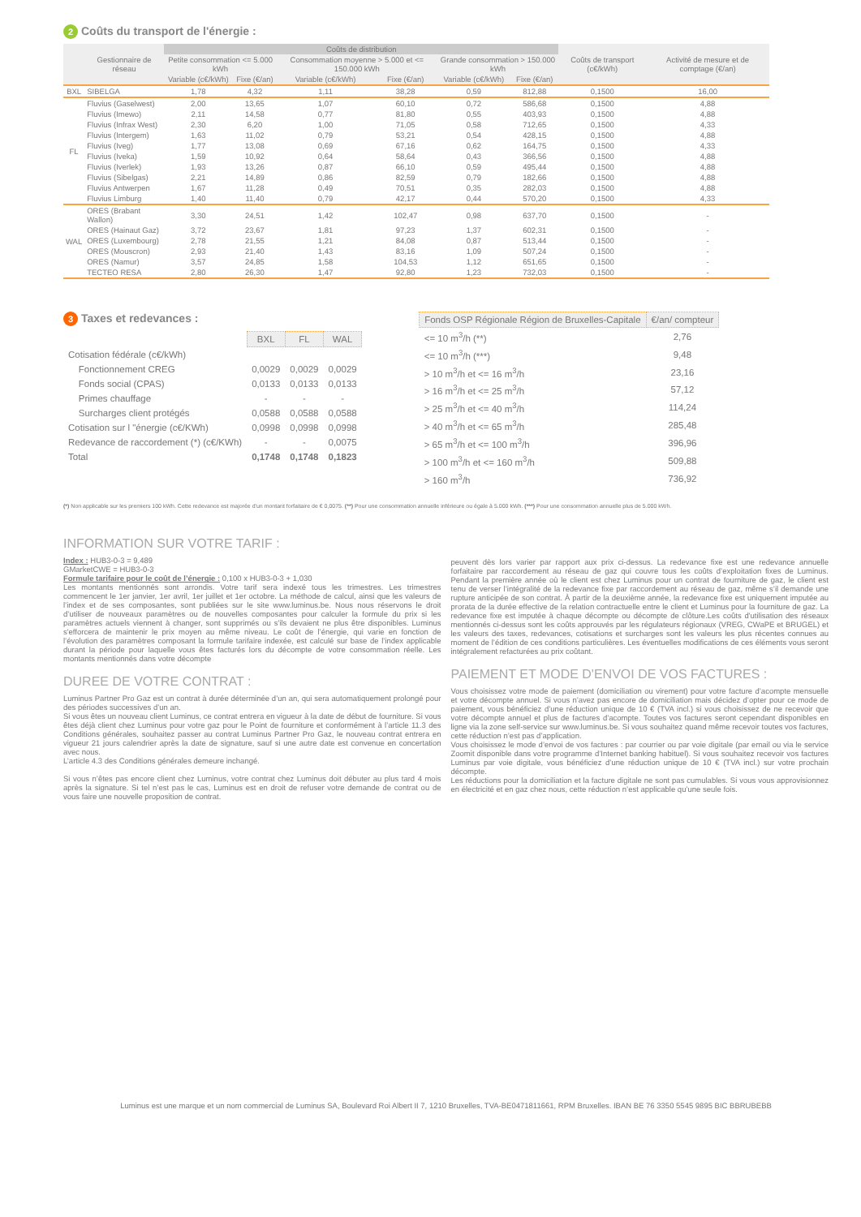2 Coûts du transport de l'énergie :
| | Gestionnaire de réseau | Coûts de distribution | | | | | | Coûts de transport (c€/kWh) | Activité de mesure et de comptage (€/an) |
| --- | --- | --- | --- | --- | --- | --- | --- | --- | --- |
| | | Petite consommation <= 5.000 kWh | | Consommation moyenne > 5.000 et <= 150.000 kWh | | Grande consommation > 150.000 kWh | | | |
| | | Variable (c€/kWh) | Fixe (€/an) | Variable (c€/kWh) | Fixe (€/an) | Variable (c€/kWh) | Fixe (€/an) | | |
| BXL | SIBELGA | 1,78 | 4,32 | 1,11 | 38,28 | 0,59 | 812,88 | 0,1500 | 16,00 |
| FL | Fluvius (Gaselwest) | 2,00 | 13,65 | 1,07 | 60,10 | 0,72 | 586,68 | 0,1500 | 4,88 |
| | Fluvius (Imewo) | 2,11 | 14,58 | 0,77 | 81,80 | 0,55 | 403,93 | 0,1500 | 4,88 |
| | Fluvius (Infrax West) | 2,30 | 6,20 | 1,00 | 71,05 | 0,58 | 712,65 | 0,1500 | 4,33 |
| | Fluvius (Intergem) | 1,63 | 11,02 | 0,79 | 53,21 | 0,54 | 428,15 | 0,1500 | 4,88 |
| | Fluvius (Iveg) | 1,77 | 13,08 | 0,69 | 67,16 | 0,62 | 164,75 | 0,1500 | 4,33 |
| | Fluvius (Iveka) | 1,59 | 10,92 | 0,64 | 58,64 | 0,43 | 366,56 | 0,1500 | 4,88 |
| | Fluvius (Iverlek) | 1,93 | 13,26 | 0,87 | 66,10 | 0,59 | 495,44 | 0,1500 | 4,88 |
| | Fluvius (Sibelgas) | 2,21 | 14,89 | 0,86 | 82,59 | 0,79 | 182,66 | 0,1500 | 4,88 |
| | Fluvius Antwerpen | 1,67 | 11,28 | 0,49 | 70,51 | 0,35 | 282,03 | 0,1500 | 4,88 |
| | Fluvius Limburg | 1,40 | 11,40 | 0,79 | 42,17 | 0,44 | 570,20 | 0,1500 | 4,33 |
| WAL | ORES (Brabant Wallon) | 3,30 | 24,51 | 1,42 | 102,47 | 0,98 | 637,70 | 0,1500 | - |
| | ORES (Hainaut Gaz) | 3,72 | 23,67 | 1,81 | 97,23 | 1,37 | 602,31 | 0,1500 | - |
| | ORES (Luxembourg) | 2,78 | 21,55 | 1,21 | 84,08 | 0,87 | 513,44 | 0,1500 | - |
| | ORES (Mouscron) | 2,93 | 21,40 | 1,43 | 83,16 | 1,09 | 507,24 | 0,1500 | - |
| | ORES (Namur) | 3,57 | 24,85 | 1,58 | 104,53 | 1,12 | 651,65 | 0,1500 | - |
| | TECTEO RESA | 2,80 | 26,30 | 1,47 | 92,80 | 1,23 | 732,03 | 0,1500 | - |
3 Taxes et redevances :
| | BXL | FL | WAL |
| --- | --- | --- | --- |
| Cotisation fédérale (c€/kWh) | | | |
| Fonctionnement CREG | 0,0029 | 0,0029 | 0,0029 |
| Fonds social (CPAS) | 0,0133 | 0,0133 | 0,0133 |
| Primes chauffage | - | - | - |
| Surcharges client protégés | 0,0588 | 0,0588 | 0,0588 |
| Cotisation sur l "énergie (c€/KWh) | 0,0998 | 0,0998 | 0,0998 |
| Redevance de raccordement (*) (c€/KWh) | - | - | 0,0075 |
| Total | 0,1748 | 0,1748 | 0,1823 |
| Fonds OSP Régionale Région de Bruxelles-Capitale | €/an/ compteur |
| --- | --- |
| <= 10 m<sup>3</sup>/h (**) | 2,76 |
| <= 10 m<sup>3</sup>/h (***) | 9,48 |
| > 10 m<sup>3</sup>/h et <= 16 m<sup>3</sup>/h | 23,16 |
| > 16 m<sup>3</sup>/h et <= 25 m<sup>3</sup>/h | 57,12 |
| > 25 m<sup>3</sup>/h et <= 40 m<sup>3</sup>/h | 114,24 |
| > 40 m<sup>3</sup>/h et <= 65 m<sup>3</sup>/h | 285,48 |
| > 65 m<sup>3</sup>/h et <= 100 m<sup>3</sup>/h | 396,96 |
| > 100 m<sup>3</sup>/h et <= 160 m<sup>3</sup>/h | 509,88 |
| > 160 m<sup>3</sup>/h | 736,92 |
(*) Non applicable sur les premiers 100 kWh. Cette redevance est majorée d'un montant forfaitaire de € 0,0075. (**) Pour une consommation annuelle inférieure ou égale à 5.000 kWh. (***) Pour une consommation annuelle plus de 5.000 kWh.
INFORMATION SUR VOTRE TARIF :
Index : HUB3-0-3 = 9,489
GMarketCWE = HUB3-0-3
Formule tarifaire pour le coût de l’énergie : 0,100 x HUB3-0-3 + 1,030
Les montants mentionnés sont arrondis. Votre tarif sera indexé tous les trimestres. Les trimestres commencent le 1er janvier, 1er avril, 1er juillet et 1er octobre. La méthode de calcul, ainsi que les valeurs de l’index et de ses composantes, sont publiées sur le site www.luminus.be. Nous nous réservons le droit d’utiliser de nouveaux paramètres ou de nouvelles composantes pour calculer la formule du prix si les paramètres actuels viennent à changer, sont supprimés ou s'ils devaient ne plus être disponibles. Luminus s'efforcera de maintenir le prix moyen au même niveau. Le coût de l’énergie, qui varie en fonction de l’évolution des paramètres composant la formule tarifaire indexée, est calculé sur base de l’index applicable durant la période pour laquelle vous êtes facturés lors du décompte de votre consommation réelle. Les montants mentionnés dans votre décompte
DUREE DE VOTRE CONTRAT :
Luminus Partner Pro Gaz est un contrat à durée déterminée d’un an, qui sera automatiquement prolongé pour des périodes successives d’un an.
Si vous êtes un nouveau client Luminus, ce contrat entrera en vigueur à la date de début de fourniture. Si vous êtes déjà client chez Luminus pour votre gaz pour le Point de fourniture et conformément à l’article 11.3 des Conditions générales, souhaitez passer au contrat Luminus Partner Pro Gaz, le nouveau contrat entrera en vigueur 21 jours calendrier après la date de signature, sauf si une autre date est convenue en concertation avec nous.
L’article 4.3 des Conditions générales demeure inchangé.
Si vous n’êtes pas encore client chez Luminus, votre contrat chez Luminus doit débuter au plus tard 4 mois après la signature. Si tel n’est pas le cas, Luminus est en droit de refuser votre demande de contrat ou de vous faire une nouvelle proposition de contrat.
peuvent dès lors varier par rapport aux prix ci-dessus. La redevance fixe est une redevance annuelle forfaitaire par raccordement au réseau de gaz qui couvre tous les coûts d’exploitation fixes de Luminus. Pendant la première année où le client est chez Luminus pour un contrat de fourniture de gaz, le client est tenu de verser l’intégralité de la redevance fixe par raccordement au réseau de gaz, même s’il demande une rupture anticipée de son contrat. À partir de la deuxième année, la redevance fixe est uniquement imputée au prorata de la durée effective de la relation contractuelle entre le client et Luminus pour la fourniture de gaz. La redevance fixe est imputée à chaque décompte ou décompte de clôture.Les coûts d'utilisation des réseaux mentionnés ci-dessus sont les coûts approuvés par les régulateurs régionaux (VREG, CWaPE et BRUGEL) et les valeurs des taxes, redevances, cotisations et surcharges sont les valeurs les plus récentes connues au moment de l’édition de ces conditions particulières. Les éventuelles modifications de ces éléments vous seront intégralement refacturées au prix coûtant.
PAIEMENT ET MODE D'ENVOI DE VOS FACTURES :
Vous choisissez votre mode de paiement (domiciliation ou virement) pour votre facture d’acompte mensuelle et votre décompte annuel. Si vous n’avez pas encore de domiciliation mais décidez d’opter pour ce mode de paiement, vous bénéficiez d’une réduction unique de 10 € (TVA incl.) si vous choisissez de ne recevoir que votre décompte annuel et plus de factures d’acompte. Toutes vos factures seront cependant disponibles en ligne via la zone self-service sur www.luminus.be. Si vous souhaitez quand même recevoir toutes vos factures, cette réduction n’est pas d’application.
Vous choisissez le mode d’envoi de vos factures : par courrier ou par voie digitale (par email ou via le service Zoomit disponible dans votre programme d’Internet banking habituel). Si vous souhaitez recevoir vos factures Luminus par voie digitale, vous bénéficiez d’une réduction unique de 10 € (TVA incl.) sur votre prochain décompte.
Les réductions pour la domiciliation et la facture digitale ne sont pas cumulables. Si vous vous approvisionnez en électricité et en gaz chez nous, cette réduction n’est applicable qu’une seule fois.
Luminus est une marque et un nom commercial de Luminus SA, Boulevard Roi Albert II 7, 1210 Bruxelles, TVA-BE0471811661, RPM Bruxelles. IBAN BE 76 3350 5545 9895 BIC BBRUBEBB